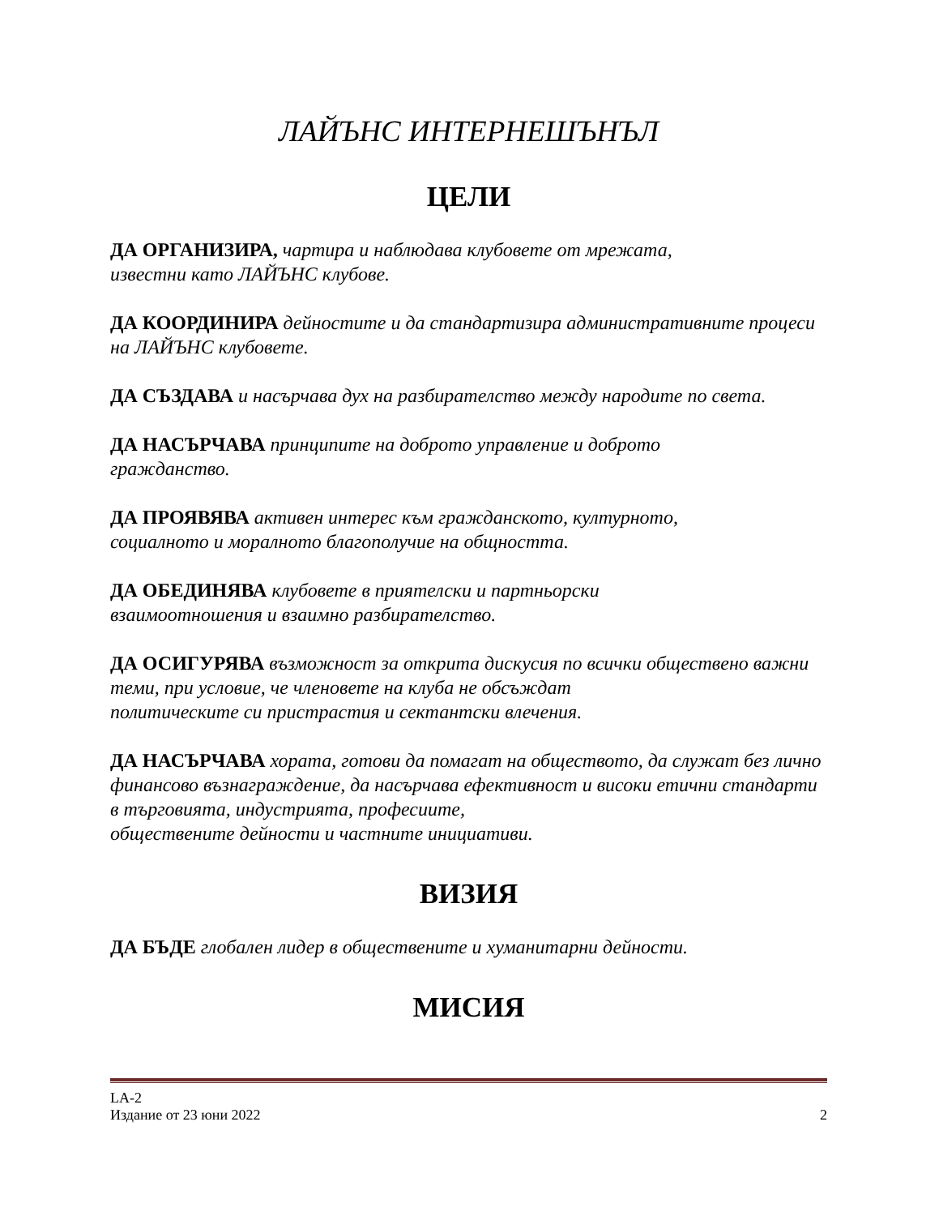ЛАЙЪНС ИНТЕРНЕШЪНЪЛ
ЦЕЛИ
ДА ОРГАНИЗИРА, чартира и наблюдава клубовете от мрежата,
известни като ЛАЙЪНС клубове.
ДА КООРДИНИРА дейностите и да стандартизира административните процеси на ЛАЙЪНС клубовете.
ДА СЪЗДАВА и насърчава дух на разбирателство между народите по света.
ДА НАСЪРЧАВА принципите на доброто управление и доброто
гражданство.
ДА ПРОЯВЯВА активен интерес към гражданското, културното,
социалното и моралното благополучие на общността.
ДА ОБЕДИНЯВА клубовете в приятелски и партньорски
взаимоотношения и взаимно разбирателство.
ДА ОСИГУРЯВА възможност за открита дискусия по всички обществено важни теми, при условие, че членовете на клуба не обсъждат
политическите си пристрастия и сектантски влечения.
ДА НАСЪРЧАВА хората, готови да помагат на обществото, да служат без лично финансово възнаграждение, да насърчава ефективност и високи етични стандарти в търговията, индустрията, професиите,
обществените дейности и частните инициативи.
ВИЗИЯ
ДА БЪДЕ глобален лидер в обществените и хуманитарни дейности.
МИСИЯ
LA-2
Издание от 23 юни 2022 2